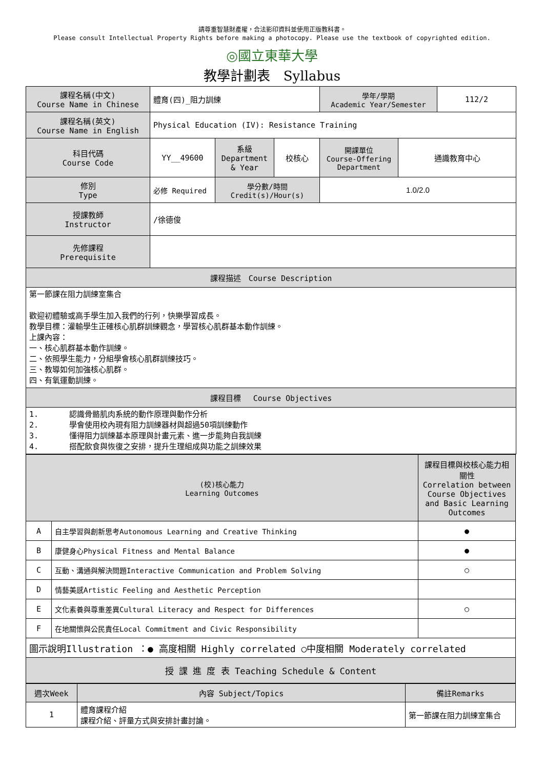請尊重智慧財產權，合法影印資料並使用正版教科書。
Please consult Intellectual Property Rights before making a photocopy. Please use the textbook of copyrighted edition.
◎國立東華大學
教學計劃表　Syllabus
| 課程名稱(中文) Course Name in Chinese | 體育(四)_阻力訓練 | | | 學年/學期 Academic Year/Semester | | 112/2 |
| 課程名稱(英文) Course Name in English | Physical Education (IV): Resistance Training | | | | | |
| 科目代碼 Course Code | YY__49600 | 系級 Department & Year | 校核心 | 開課單位 Course-Offering Department | 通識教育中心 | |
| 修別 Type | 必修 Required | 學分數/時間 Credit(s)/Hour(s) | | 1.0/2.0 | | |
| 授課教師 Instructor | /徐德俊 | | | | | |
| 先修課程 Prerequisite | | | | | | |
| 課程描述 Course Description | | | | | | |
| 第一節課在阻力訓練室集合 歡迎初體驗或高手學生加入我們的行列，快樂學習成長。 教學目標：灌輸學生正確核心肌群訓練觀念，學習核心肌群基本動作訓練。 上課內容： 一、核心肌群基本動作訓練。 二、依照學生能力，分組學會核心肌群訓練技巧。 三、教導如何加強核心肌群。 四、有氧運動訓練。 | | | | | | |
| 課程目標 Course Objectives | | | | | | |
| 1. 認識骨骼肌肉系統的動作原理與動作分析 2. 學會使用校內現有阻力訓練器材與超過50項訓練動作 3. 懂得阻力訓練基本原理與計畫元素、進一步能夠自我訓練 4. 搭配飲食與恢復之安排，提升生理組成與功能之訓練效果 | | | | | | |
| (校)核心能力 Learning Outcomes | | 課程目標與校核心能力相關性 Correlation between Course Objectives and Basic Learning Outcomes |
| --- | --- | --- |
| A | 自主學習與創新思考Autonomous Learning and Creative Thinking | ● |
| B | 康健身心Physical Fitness and Mental Balance | ● |
| C | 互動、溝通與解決問題Interactive Communication and Problem Solving | ○ |
| D | 情藝美感Artistic Feeling and Aesthetic Perception | |
| E | 文化素養與尊重差異Cultural Literacy and Respect for Differences | ○ |
| F | 在地關懷與公民責任Local Commitment and Civic Responsibility | |
| 圖示說明Illustration ：● 高度相關 Highly correlated ○中度相關 Moderately correlated | | |
| 授 課 進 度 表 Teaching Schedule & Content | | |
| 週次Week | 內容 Subject/Topics | 備註Remarks |
| --- | --- | --- |
| 1 | 體育課程介紹 課程介紹、評量方式與安排計畫討論。 | 第一節課在阻力訓練室集合 |